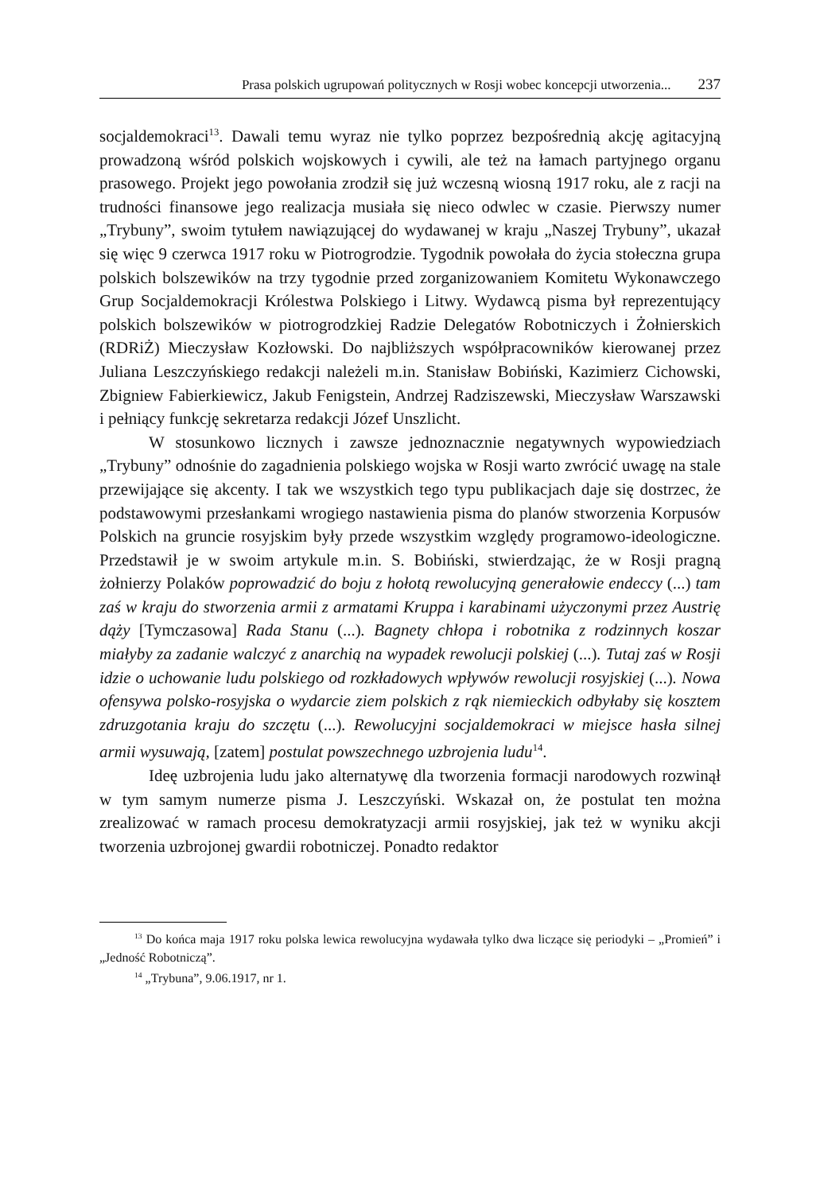Prasa polskich ugrupowań politycznych w Rosji wobec koncepcji utworzenia... 237
socjaldemokraci<sup>13</sup>. Dawali temu wyraz nie tylko poprzez bezpośrednią akcję agitacyjną prowadzoną wśród polskich wojskowych i cywili, ale też na łamach partyjnego organu prasowego. Projekt jego powołania zrodził się już wczesną wiosną 1917 roku, ale z racji na trudności finansowe jego realizacja musiała się nieco odwlec w czasie. Pierwszy numer „Trybuny”, swoim tytułem nawiązującej do wydawanej w kraju „Naszej Trybuny”, ukazał się więc 9 czerwca 1917 roku w Piotrogrodzie. Tygodnik powołała do życia stołeczna grupa polskich bolszewików na trzy tygodnie przed zorganizowaniem Komitetu Wykonawczego Grup Socjaldemokracji Królestwa Polskiego i Litwy. Wydawcą pisma był reprezentujący polskich bolszewików w piotrogrodzkiej Radzie Delegatów Robotniczych i Żołnierskich (RDRiŻ) Mieczysław Kozłowski. Do najbliższych współpracowników kierowanej przez Juliana Leszczyńskiego redakcji należeli m.in. Stanisław Bobiński, Kazimierz Cichowski, Zbigniew Fabierkiewicz, Jakub Fenigstein, Andrzej Radziszewski, Mieczysław Warszawski i pełniący funkcję sekretarza redakcji Józef Unszlicht.
W stosunkowo licznych i zawsze jednoznacznie negatywnych wypowiedziach „Trybuny” odnośnie do zagadnienia polskiego wojska w Rosji warto zwrócić uwagę na stale przewijające się akcenty. I tak we wszystkich tego typu publikacjach daje się dostrzec, że podstawowymi przesłankami wrogiego nastawienia pisma do planów stworzenia Korpusów Polskich na gruncie rosyjskim były przede wszystkim względy programowo-ideologiczne. Przedstawił je w swoim artykule m.in. S. Bobiński, stwierdzając, że w Rosji pragną żołnierzy Polaków poprowadzić do boju z hołotą rewolucyjną generałowie endeccy (...) tam zaś w kraju do stworzenia armii z armatami Kruppa i karabinami użyczonymi przez Austrię dąży [Tymczasowa] Rada Stanu (...). Bagnety chłopa i robotnika z rodzinnych koszar miałyby za zadanie walczyć z anarchią na wypadek rewolucji polskiej (...). Tutaj zaś w Rosji idzie o uchowanie ludu polskiego od rozkładowych wpływów rewolucji rosyjskiej (...). Nowa ofensywa polsko-rosyjska o wydarcie ziem polskich z rąk niemieckich odbyłaby się kosztem zdruzgotania kraju do szczętu (...). Rewolucyjni socjaldemokraci w miejsce hasła silnej armii wysuwają, [zatem] postulat powszechnego uzbrojenia ludu<sup>14</sup>.
Ideę uzbrojenia ludu jako alternatywę dla tworzenia formacji narodowych rozwinął w tym samym numerze pisma J. Leszczyński. Wskazał on, że postulat ten można zrealizować w ramach procesu demokratyzacji armii rosyjskiej, jak też w wyniku akcji tworzenia uzbrojonej gwardii robotniczej. Ponadto redaktor
<sup>13</sup> Do końca maja 1917 roku polska lewica rewolucyjna wydawała tylko dwa liczące się periodyki – „Promień” i „Jedność Robotniczą”.
<sup>14</sup> „Trybuna”, 9.06.1917, nr 1.